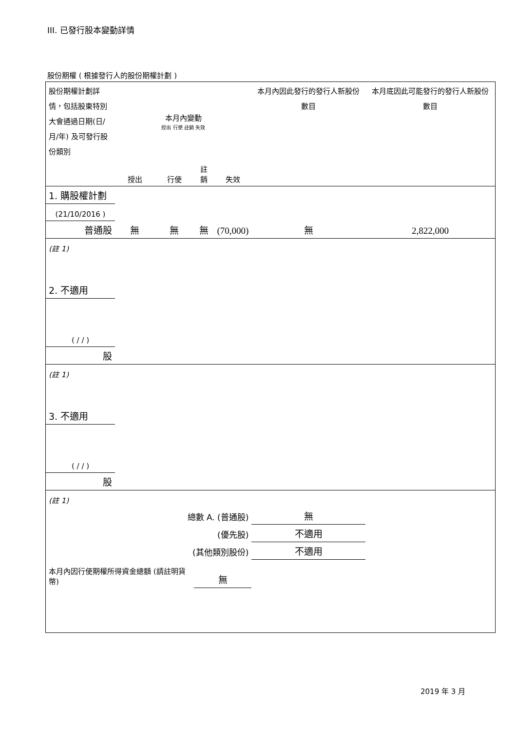III. 已發行股本變動詳情
股份期權 ( 根據發行人的股份期權計劃 )
| 股份期權計劃詳情，包括股東特別大會通過日期(日/月/年) 及可發行股份類別 | 本月內變動 授出 行使 註銷 失效 | | | | 本月內因此發行的發行人新股份數目 | 本月底因此可能發行的發行人新股份數目 |
| | 授出 | 行使 | 註銷 | 失效 | | |
| 1. 購股權計劃 | | | | | | |
| (21/10/2016 ) | | | | | | |
| 普通股 | 無 | 無 | 無 | (70,000) | 無 | 2,822,000 |
| (註 1) | | | | | | |
| 2. 不適用 | | | | | | |
| ( / / ) | | | | | | |
| 股 | | | | | | |
| (註 1) | | | | | | |
| 3. 不適用 | | | | | | |
| ( / / ) | | | | | | |
| 股 | | | | | | |
| (註 1) | | | | | | |
| 總數 A. (普通股) | | | | | 無 | |
| (優先股) | | | | | 不適用 | |
| (其他類別股份) | | | | | 不適用 | |
| 本月內因行使期權所得資金總額 (請註明貨幣) | | | 無 | | | |
2019 年 3 月